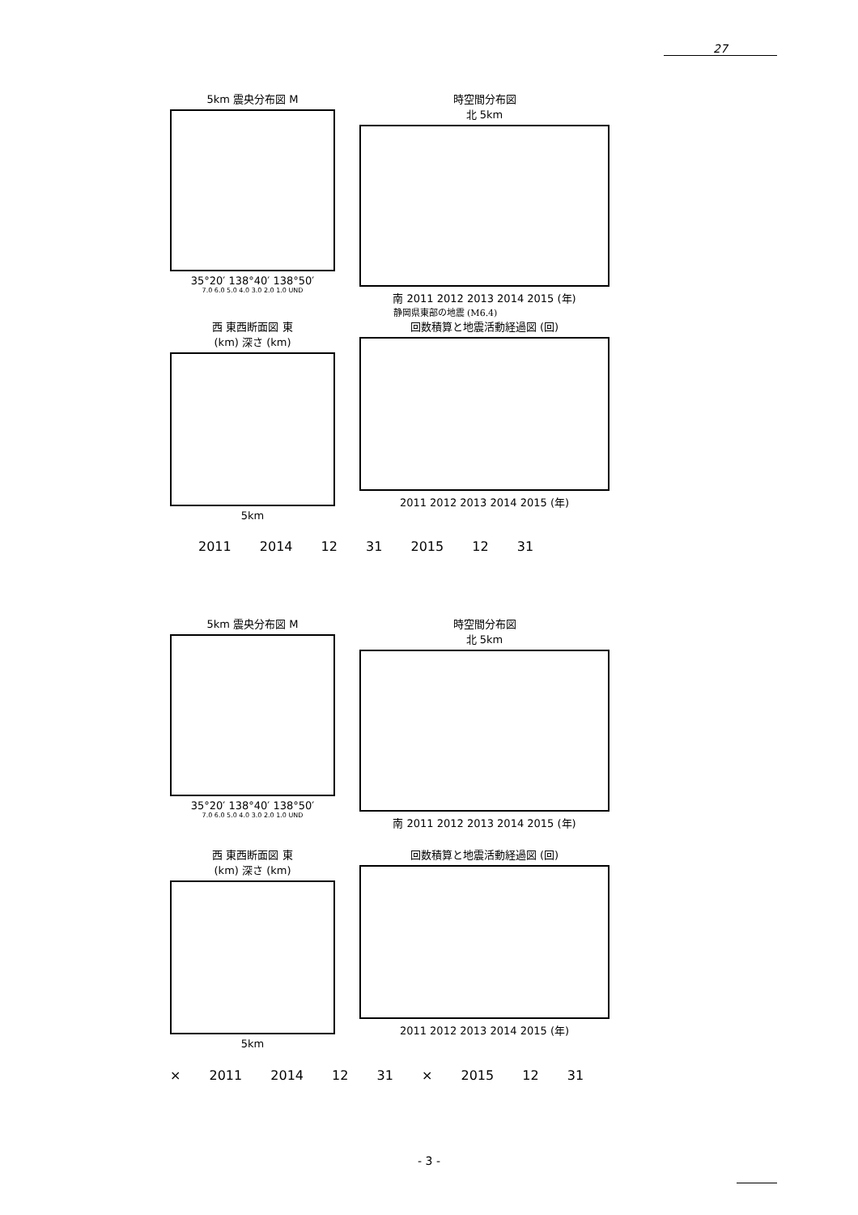27
5km 震央分布図 M
35°20′ 138°40′ 138°50′
7.0 6.0 5.0 4.0 3.0 2.0 1.0 UND
時空間分布図
北 5km
南 2011 2012 2013 2014 2015 (年)
静岡県東部の地震 (M6.4)
西 東西断面図 東
(km) 深さ (km)
5km
回数積算と地震活動経過図 (回)
2011 2012 2013 2014 2015 (年)
2011 2014 12 31 2015 12 31
5km 震央分布図 M
35°20′ 138°40′ 138°50′
7.0 6.0 5.0 4.0 3.0 2.0 1.0 UND
時空間分布図
北 5km
南 2011 2012 2013 2014 2015 (年)
西 東西断面図 東
(km) 深さ (km)
5km
回数積算と地震活動経過図 (回)
2011 2012 2013 2014 2015 (年)
× 2011 2014 12 31 × 2015 12 31
- 3 -